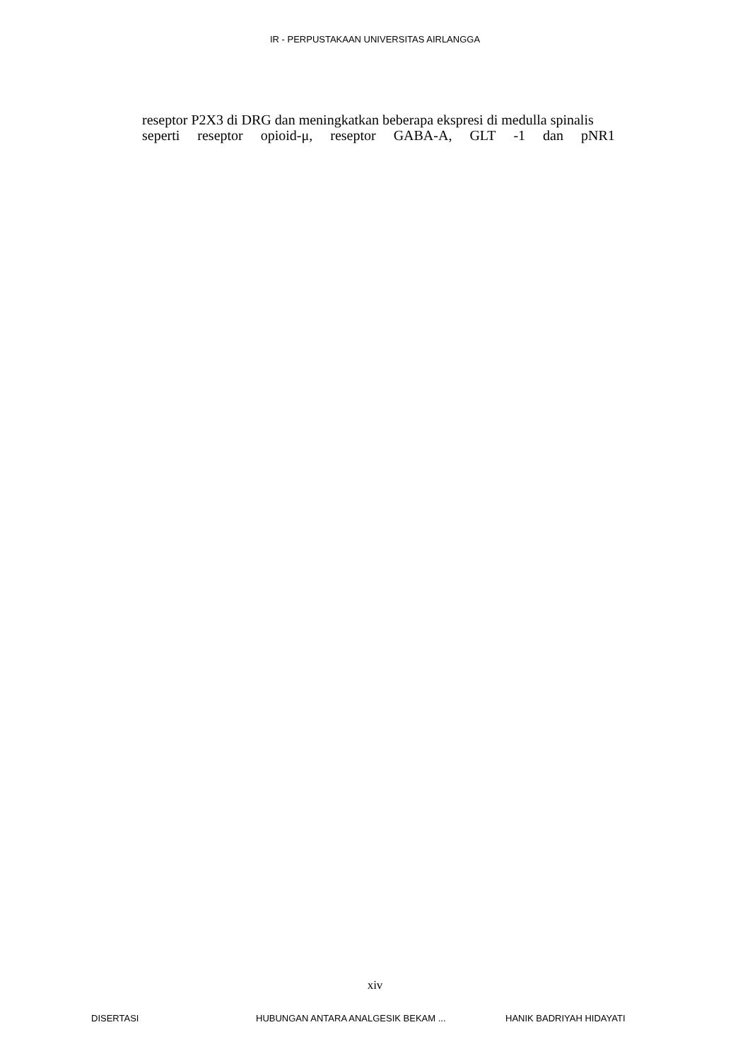IR - PERPUSTAKAAN UNIVERSITAS AIRLANGGA
reseptor P2X3 di DRG dan meningkatkan beberapa ekspresi di medulla spinalis
seperti reseptor opioid-μ, reseptor GABA-A, GLT -1 dan pNR1
xiv
DISERTASI HUBUNGAN ANTARA ANALGESIK BEKAM ... HANIK BADRIYAH HIDAYATI